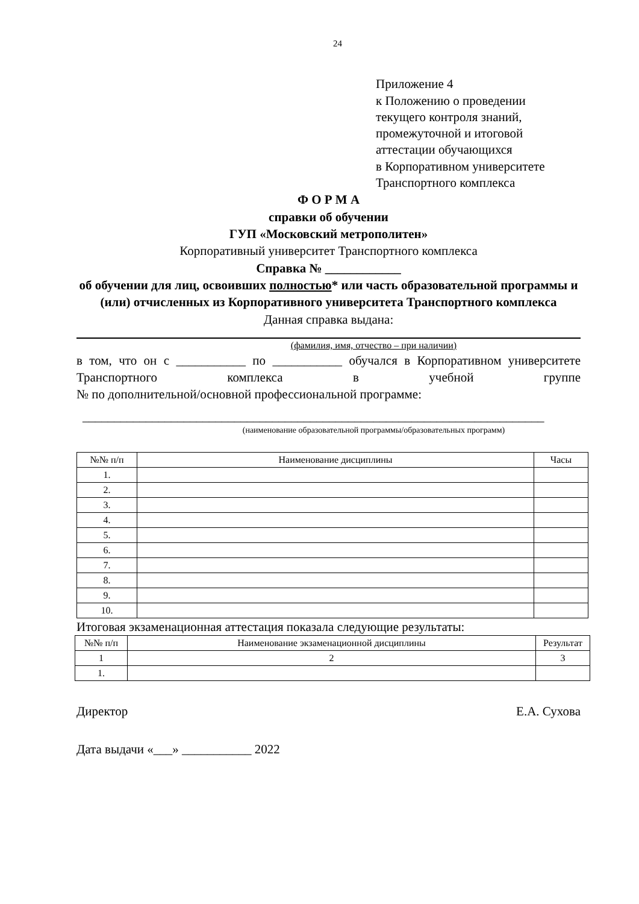24
Приложение 4
к Положению о проведении
текущего контроля знаний,
промежуточной и итоговой
аттестации обучающихся
в Корпоративном университете
Транспортного комплекса
Ф О Р М А
справки об обучении
ГУП «Московский метрополитен»
Корпоративный университет Транспортного комплекса
Справка № ____________
об обучении для лиц, освоивших полностью* или часть образовательной программы и (или) отчисленных из Корпоративного университета Транспортного комплекса
Данная справка выдана:
(фамилия, имя, отчество – при наличии)
в том, что он с ___________ по ___________ обучался в Корпоративном университете Транспортного комплекса в учебной группе
№ по дополнительной/основной профессиональной программе:
_________________________________________________________________________
(наименование образовательной программы/образовательных программ)
| №№ п/п | Наименование дисциплины | Часы |
| --- | --- | --- |
| 1. | | |
| 2. | | |
| 3. | | |
| 4. | | |
| 5. | | |
| 6. | | |
| 7. | | |
| 8. | | |
| 9. | | |
| 10. | | |
Итоговая экзаменационная аттестация показала следующие результаты:
| №№ п/п | Наименование экзаменационной дисциплины | Результат |
| --- | --- | --- |
| 1 | 2 | 3 |
| 1. | | |
Директор Е.А. Сухова
Дата выдачи «___» ___________ 2022